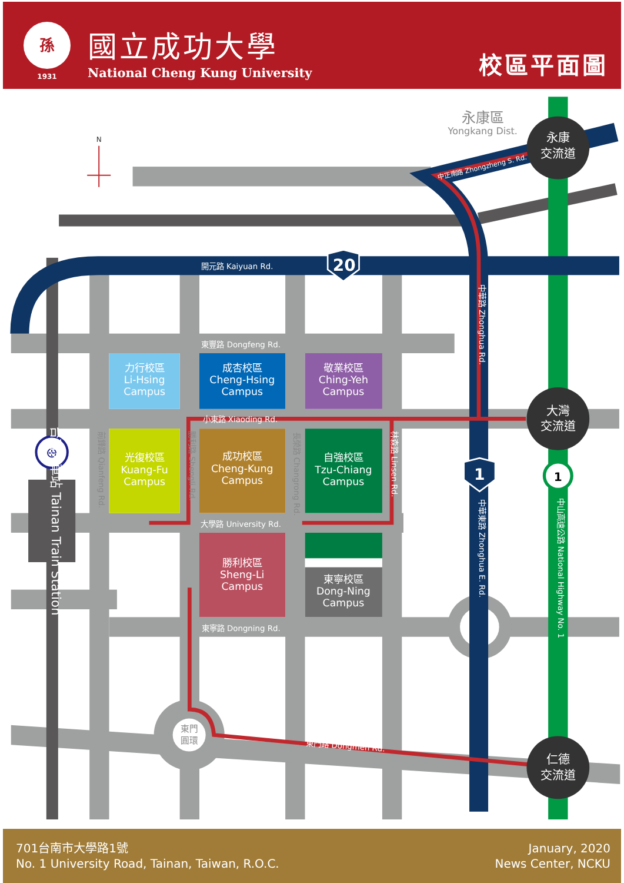孫
1931
國立成功大學
National Cheng Kung University
校區平面圖
N
永康區
Yongkang Dist.
永康
交流道
中正南路 Zhongzheng S. Rd.
開元路 Kaiyuan Rd.
20
中華路 Zhonghua Rd.
東豐路 Dongfeng Rd.
力行校區
Li-Hsing
Campus
成杏校區
Cheng-Hsing
Campus
敬業校區
Ching-Yeh
Campus
大灣
交流道
小東路 Xiaoding Rd.
前鋒路 Qianfeng Rd.
勝利路 Shengli Rd.
長榮路 Changrong Rd.
林森路 Linsen Rd.
⊕
台南火車站 Tainan Train Station
光復校區
Kuang-Fu
Campus
成功校區
Cheng-Kung
Campus
自強校區
Tzu-Chiang
Campus
1
1
中華東路 Zhonghua E. Rd.
中山高速公路 National Highway No. 1
大學路 University Rd.
勝利校區
Sheng-Li
Campus
東寧校區
Dong-Ning
Campus
東寧路 Dongning Rd.
東門
圓環
東門路 Dongmen Rd.
仁德
交流道
701台南市大學路1號
No. 1 University Road, Tainan, Taiwan, R.O.C.
January, 2020
News Center, NCKU